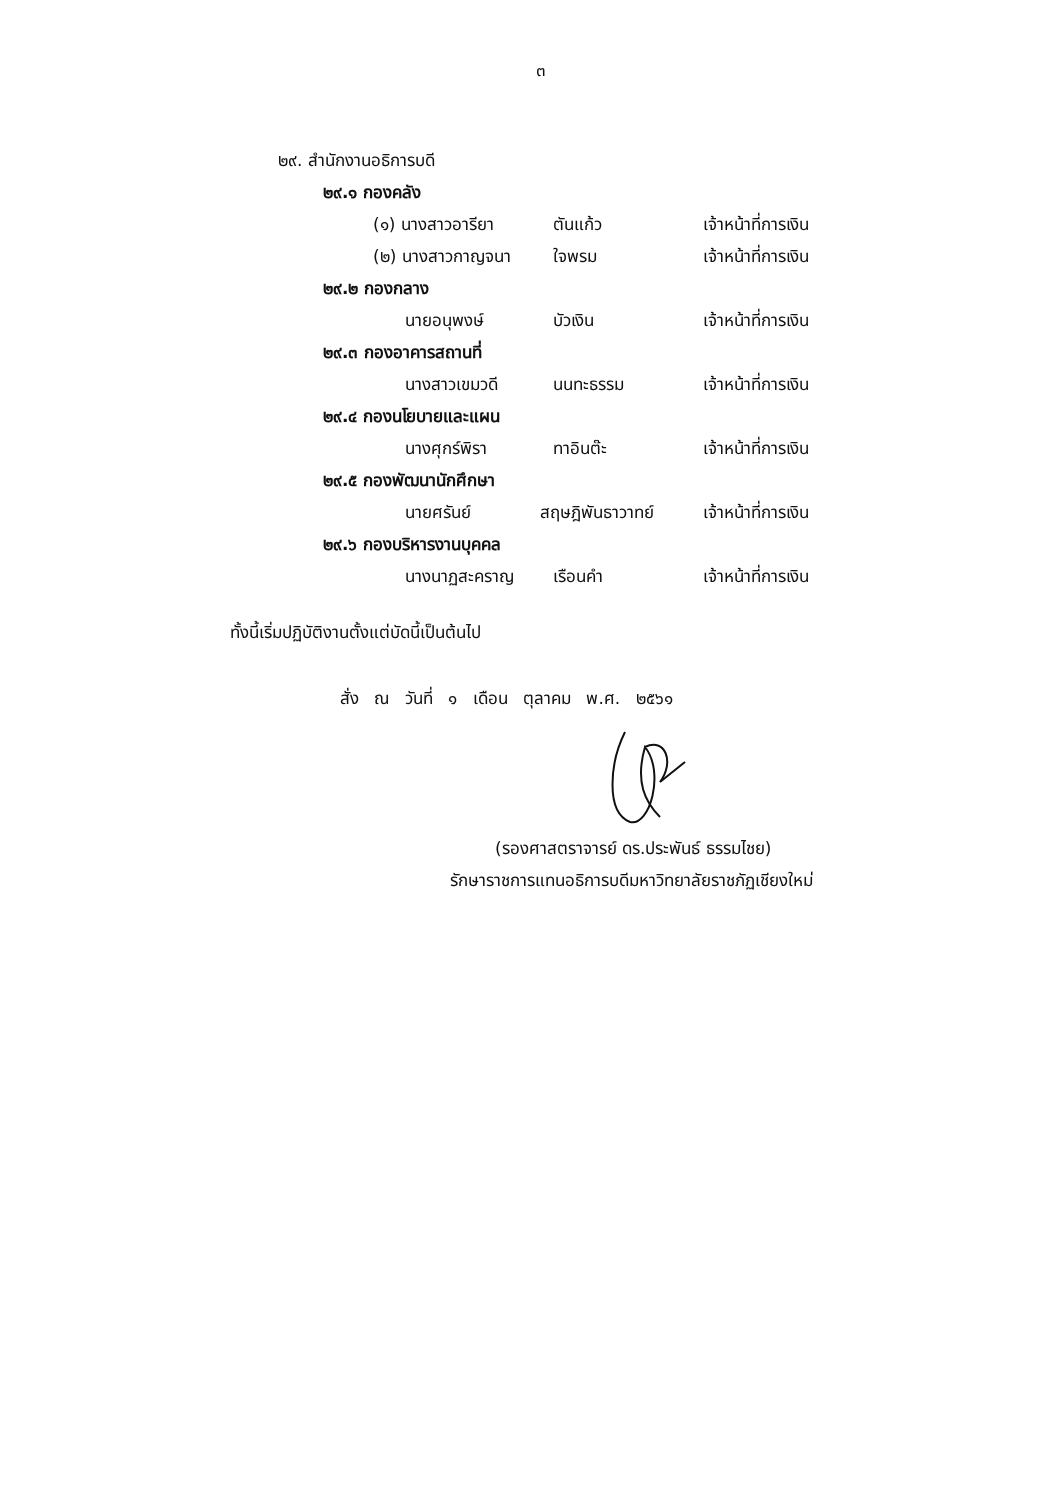๓
๒๙. สำนักงานอธิการบดี
๒๙.๑ กองคลัง
(๑) นางสาวอารียา ตันแก้ว เจ้าหน้าที่การเงิน
(๒) นางสาวกาญจนา ใจพรม เจ้าหน้าที่การเงิน
๒๙.๒ กองกลาง
นายอนุพงษ์ บัวเงิน เจ้าหน้าที่การเงิน
๒๙.๓ กองอาคารสถานที่
นางสาวเขมวดี นนทะธรรม เจ้าหน้าที่การเงิน
๒๙.๔ กองนโยบายและแผน
นางศุกร์พิรา ทาอินต๊ะ เจ้าหน้าที่การเงิน
๒๙.๕ กองพัฒนานักศึกษา
นายศรันย์ สฤษฎิพันธาวาทย์ เจ้าหน้าที่การเงิน
๒๙.๖ กองบริหารงานบุคคล
นางนาฏสะคราญ เรือนคำ เจ้าหน้าที่การเงิน
ทั้งนี้เริ่มปฏิบัติงานตั้งแต่บัดนี้เป็นต้นไป
สั่ง ณ วันที่ ๑ เดือน ตุลาคม พ.ศ. ๒๕๖๑
(รองศาสตราจารย์ ดร.ประพันธ์ ธรรมไชย)
รักษาราชการแทนอธิการบดีมหาวิทยาลัยราชภัฏเชียงใหม่